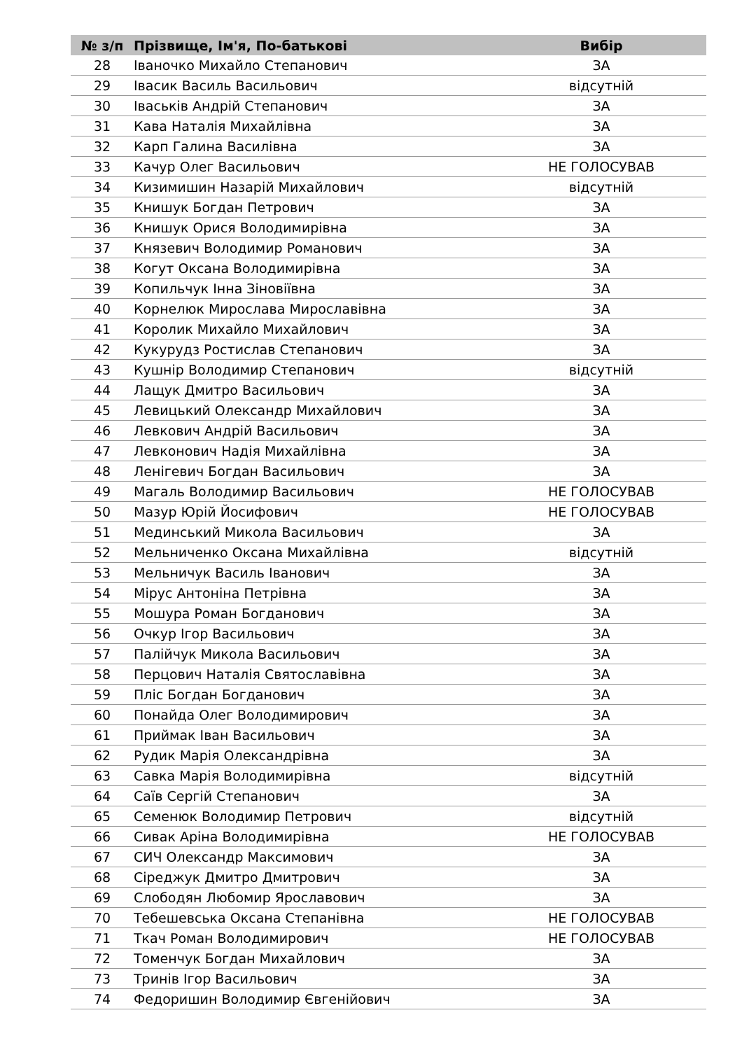| № з/п | Прізвище, Ім'я, По-батькові | Вибір |
| --- | --- | --- |
| 28 | Іваночко Михайло Степанович | ЗА |
| 29 | Івасик Василь Васильович | відсутній |
| 30 | Іваськів Андрій Степанович | ЗА |
| 31 | Кава Наталія Михайлівна | ЗА |
| 32 | Карп Галина Василівна | ЗА |
| 33 | Качур Олег Васильович | НЕ ГОЛОСУВАВ |
| 34 | Кизимишин Назарій Михайлович | відсутній |
| 35 | Книшук Богдан Петрович | ЗА |
| 36 | Книшук Орися Володимирівна | ЗА |
| 37 | Князевич Володимир Романович | ЗА |
| 38 | Когут Оксана Володимирівна | ЗА |
| 39 | Копильчук Інна Зіновіївна | ЗА |
| 40 | Корнелюк Мирослава Мирославівна | ЗА |
| 41 | Королик Михайло Михайлович | ЗА |
| 42 | Кукурудз Ростислав Степанович | ЗА |
| 43 | Кушнір Володимир Степанович | відсутній |
| 44 | Лащук Дмитро Васильович | ЗА |
| 45 | Левицький Олександр Михайлович | ЗА |
| 46 | Левкович Андрій Васильович | ЗА |
| 47 | Левконович Надія Михайлівна | ЗА |
| 48 | Ленігевич Богдан Васильович | ЗА |
| 49 | Магаль Володимир Васильович | НЕ ГОЛОСУВАВ |
| 50 | Мазур Юрій Йосифович | НЕ ГОЛОСУВАВ |
| 51 | Мединський Микола Васильович | ЗА |
| 52 | Мельниченко Оксана Михайлівна | відсутній |
| 53 | Мельничук Василь Іванович | ЗА |
| 54 | Мірус Антоніна Петрівна | ЗА |
| 55 | Мошура Роман Богданович | ЗА |
| 56 | Очкур Ігор Васильович | ЗА |
| 57 | Палійчук Микола Васильович | ЗА |
| 58 | Перцович Наталія Святославівна | ЗА |
| 59 | Пліс Богдан Богданович | ЗА |
| 60 | Понайда Олег Володимирович | ЗА |
| 61 | Приймак Іван Васильович | ЗА |
| 62 | Рудик Марія Олександрівна | ЗА |
| 63 | Савка Марія Володимирівна | відсутній |
| 64 | Саїв Сергій Степанович | ЗА |
| 65 | Семенюк Володимир Петрович | відсутній |
| 66 | Сивак Аріна Володимирівна | НЕ ГОЛОСУВАВ |
| 67 | СИЧ Олександр Максимович | ЗА |
| 68 | Сіреджук Дмитро Дмитрович | ЗА |
| 69 | Слободян Любомир Ярославович | ЗА |
| 70 | Тебешевська Оксана Степанівна | НЕ ГОЛОСУВАВ |
| 71 | Ткач Роман Володимирович | НЕ ГОЛОСУВАВ |
| 72 | Томенчук Богдан Михайлович | ЗА |
| 73 | Тринів Ігор Васильович | ЗА |
| 74 | Федоришин Володимир Євгенійович | ЗА |